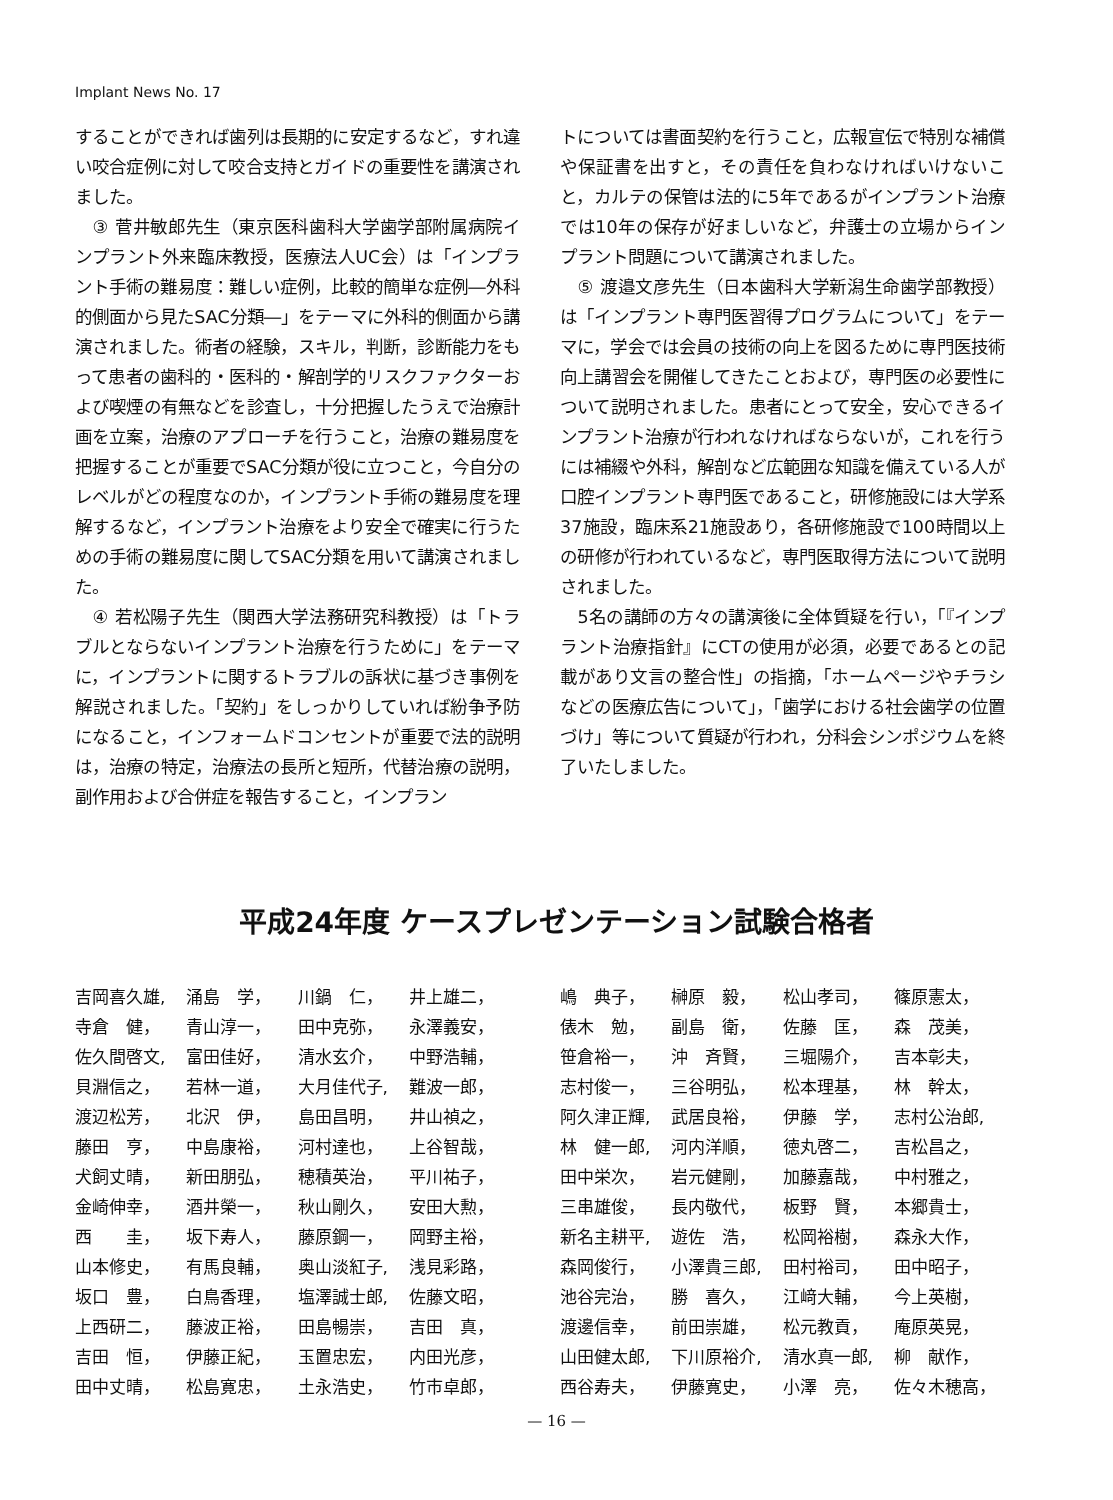Implant News No. 17
することができれば歯列は長期的に安定するなど，すれ違い咬合症例に対して咬合支持とガイドの重要性を講演されました。
③ 菅井敏郎先生（東京医科歯科大学歯学部附属病院インプラント外来臨床教授，医療法人UC会）は「インプラント手術の難易度：難しい症例，比較的簡単な症例―外科的側面から見たSAC分類―」をテーマに外科的側面から講演されました。術者の経験，スキル，判断，診断能力をもって患者の歯科的・医科的・解剖学的リスクファクターおよび喫煙の有無などを診査し，十分把握したうえで治療計画を立案，治療のアプローチを行うこと，治療の難易度を把握することが重要でSAC分類が役に立つこと，今自分のレベルがどの程度なのか，インプラント手術の難易度を理解するなど，インプラント治療をより安全で確実に行うための手術の難易度に関してSAC分類を用いて講演されました。
④ 若松陽子先生（関西大学法務研究科教授）は「トラブルとならないインプラント治療を行うために」をテーマに，インプラントに関するトラブルの訴状に基づき事例を解説されました。「契約」をしっかりしていれば紛争予防になること，インフォームドコンセントが重要で法的説明は，治療の特定，治療法の長所と短所，代替治療の説明，副作用および合併症を報告すること，インプラン
トについては書面契約を行うこと，広報宣伝で特別な補償や保証書を出すと，その責任を負わなければいけないこと，カルテの保管は法的に5年であるがインプラント治療では10年の保存が好ましいなど，弁護士の立場からインプラント問題について講演されました。
⑤ 渡邉文彦先生（日本歯科大学新潟生命歯学部教授）は「インプラント専門医習得プログラムについて」をテーマに，学会では会員の技術の向上を図るために専門医技術向上講習会を開催してきたことおよび，専門医の必要性について説明されました。患者にとって安全，安心できるインプラント治療が行われなければならないが，これを行うには補綴や外科，解剖など広範囲な知識を備えている人が口腔インプラント専門医であること，研修施設には大学系37施設，臨床系21施設あり，各研修施設で100時間以上の研修が行われているなど，専門医取得方法について説明されました。
5名の講師の方々の講演後に全体質疑を行い，「『インプラント治療指針』にCTの使用が必須，必要であるとの記載があり文言の整合性」の指摘，「ホームページやチラシなどの医療広告について」，「歯学における社会歯学の位置づけ」等について質疑が行われ，分科会シンポジウムを終了いたしました。
平成24年度 ケースプレゼンテーション試験合格者
| 吉岡喜久雄, | 涌島 学， | 川鍋 仁， | 井上雄二， |
| 寺倉 健， | 青山淳一， | 田中克弥， | 永澤義安， |
| 佐久間啓文, | 富田佳好， | 清水玄介， | 中野浩輔， |
| 貝淵信之， | 若林一道， | 大月佳代子, | 難波一郎， |
| 渡辺松芳， | 北沢 伊， | 島田昌明， | 井山禎之， |
| 藤田 亨， | 中島康裕， | 河村達也， | 上谷智哉， |
| 犬飼丈晴， | 新田朋弘， | 穂積英治， | 平川祐子， |
| 金崎伸幸， | 酒井榮一， | 秋山剛久， | 安田大勲， |
| 西 圭， | 坂下寿人， | 藤原鋼一， | 岡野主裕， |
| 山本修史， | 有馬良輔， | 奥山淡紅子, | 浅見彩路， |
| 坂口 豊， | 白鳥香理， | 塩澤誠士郎, | 佐藤文昭， |
| 上西研二， | 藤波正裕， | 田島暢崇， | 吉田 真， |
| 吉田 恒， | 伊藤正紀， | 玉置忠宏， | 内田光彦， |
| 田中丈晴， | 松島寛忠， | 土永浩史， | 竹市卓郎， |
| 嶋 典子， | 榊原 毅， | 松山孝司， | 篠原憲太， |
| 俵木 勉， | 副島 衛， | 佐藤 匡， | 森 茂美， |
| 笹倉裕一， | 沖 斉賢， | 三堀陽介， | 吉本彰夫， |
| 志村俊一， | 三谷明弘， | 松本理基， | 林 幹太， |
| 阿久津正輝, | 武居良裕， | 伊藤 学， | 志村公治郎, |
| 林 健一郎, | 河内洋順， | 徳丸啓二， | 吉松昌之， |
| 田中栄次， | 岩元健剛， | 加藤嘉哉， | 中村雅之， |
| 三串雄俊， | 長内敬代， | 板野 賢， | 本郷貴士， |
| 新名主耕平, | 遊佐 浩， | 松岡裕樹， | 森永大作， |
| 森岡俊行， | 小澤貴三郎, | 田村裕司， | 田中昭子， |
| 池谷完治， | 勝 喜久， | 江﨑大輔， | 今上英樹， |
| 渡邊信幸， | 前田崇雄， | 松元教貢， | 庵原英晃， |
| 山田健太郎, | 下川原裕介, | 清水真一郎, | 柳 献作， |
| 西谷寿夫， | 伊藤寛史， | 小澤 亮， | 佐々木穂高， |
— 16 —